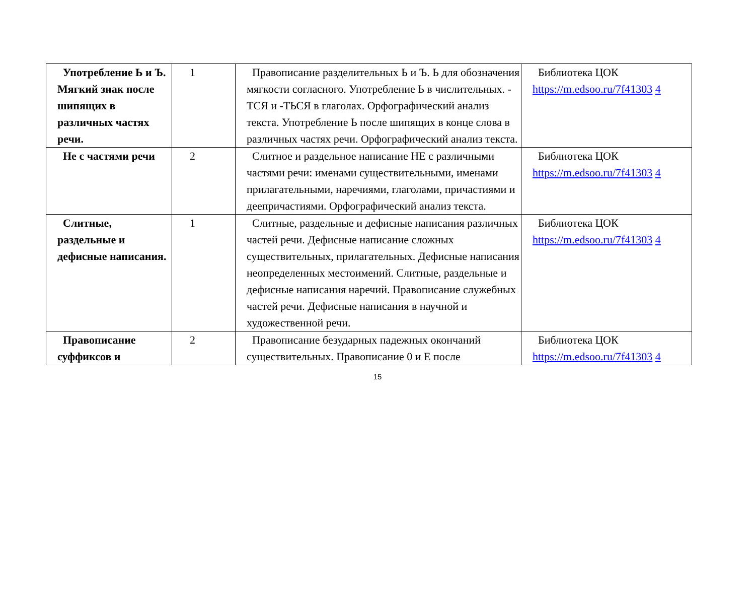| Употребление Ь и Ъ. Мягкий знак после шипящих в различных частях речи. | 1 | Правописание разделительных Ь и Ъ. Ь для обозначения мягкости согласного. Употребление Ь в числительных. - ТСЯ и -ТЬСЯ в глаголах. Орфографический анализ текста. Употребление Ь после шипящих в конце слова в различных частях речи. Орфографический анализ текста. | Библиотека ЦОК https://m.edsoo.ru/7f41303 4 |
| Не с частями речи | 2 | Слитное и раздельное написание НЕ с различными частями речи: именами существительными, именами прилагательными, наречиями, глаголами, причастиями и деепричастиями. Орфографический анализ текста. | Библиотека ЦОК https://m.edsoo.ru/7f41303 4 |
| Слитные, раздельные и дефисные написания. | 1 | Слитные, раздельные и дефисные написания различных частей речи. Дефисные написание сложных существительных, прилагательных. Дефисные написания неопределенных местоимений. Слитные, раздельные и дефисные написания наречий. Правописание служебных частей речи. Дефисные написания в научной и художественной речи. | Библиотека ЦОК https://m.edsoo.ru/7f41303 4 |
| Правописание суффиксов и | 2 | Правописание безударных падежных окончаний существительных. Правописание 0 и Е после | Библиотека ЦОК https://m.edsoo.ru/7f41303 4 |
15